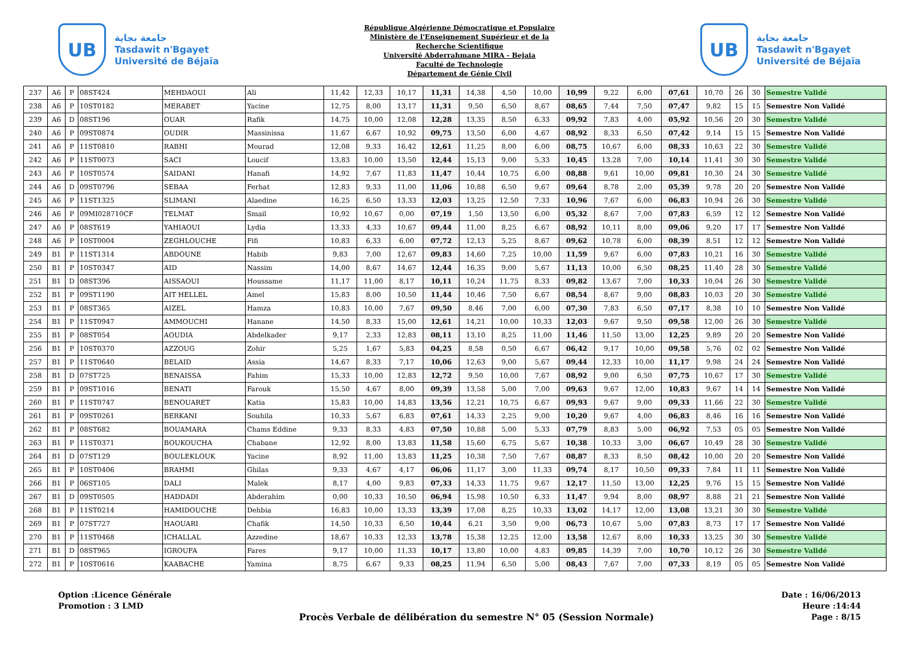UB
جامعة بجاية
Tasdawit n'Bgayet
Université de Béjaïa
République Algérienne Démocratique et Populaire
Ministère de l'Enseignement Supérieur et de la
Recherche Scientifique
Université Abderrahmane MIRA - Bejaia
Faculté de Technologie
Département de Génie Civil
UB
جامعة بجاية
Tasdawit n'Bgayet
Université de Béjaïa
| 237 | A6 | P | 08ST424 | MEHDAOUI | Ali | 11,42 | 12,33 | 10,17 | 11,31 | 14,38 | 4,50 | 10,00 | 10,99 | 9,22 | 6,00 | 07,61 | 10,70 | 26 | 30 | Semestre Validé |
| 238 | A6 | P | 10ST0182 | MERABET | Yacine | 12,75 | 8,00 | 13,17 | 11,31 | 9,50 | 6,50 | 8,67 | 08,65 | 7,44 | 7,50 | 07,47 | 9,82 | 15 | 15 | Semestre Non Validé |
| 239 | A6 | D | 08ST196 | OUAR | Rafik | 14,75 | 10,00 | 12,08 | 12,28 | 13,35 | 8,50 | 6,33 | 09,92 | 7,83 | 4,00 | 05,92 | 10,56 | 20 | 30 | Semestre Validé |
| 240 | A6 | P | 09ST0874 | OUDIR | Massinissa | 11,67 | 6,67 | 10,92 | 09,75 | 13,50 | 6,00 | 4,67 | 08,92 | 8,33 | 6,50 | 07,42 | 9,14 | 15 | 15 | Semestre Non Validé |
| 241 | A6 | P | 11ST0810 | RABHI | Mourad | 12,08 | 9,33 | 16,42 | 12,61 | 11,25 | 8,00 | 6,00 | 08,75 | 10,67 | 6,00 | 08,33 | 10,63 | 22 | 30 | Semestre Validé |
| 242 | A6 | P | 11ST0073 | SACI | Loucif | 13,83 | 10,00 | 13,50 | 12,44 | 15,13 | 9,00 | 5,33 | 10,45 | 13,28 | 7,00 | 10,14 | 11,41 | 30 | 30 | Semestre Validé |
| 243 | A6 | P | 10ST0574 | SAIDANI | Hanafi | 14,92 | 7,67 | 11,83 | 11,47 | 10,44 | 10,75 | 6,00 | 08,88 | 9,61 | 10,00 | 09,81 | 10,30 | 24 | 30 | Semestre Validé |
| 244 | A6 | D | 09ST0796 | SEBAA | Ferhat | 12,83 | 9,33 | 11,00 | 11,06 | 10,88 | 6,50 | 9,67 | 09,64 | 8,78 | 2,00 | 05,39 | 9,78 | 20 | 20 | Semestre Non Validé |
| 245 | A6 | P | 11ST1325 | SLIMANI | Alaedine | 16,25 | 6,50 | 13,33 | 12,03 | 13,25 | 12,50 | 7,33 | 10,96 | 7,67 | 6,00 | 06,83 | 10,94 | 26 | 30 | Semestre Validé |
| 246 | A6 | P | 09MI028710CF | TELMAT | Smail | 10,92 | 10,67 | 0,00 | 07,19 | 1,50 | 13,50 | 6,00 | 05,32 | 8,67 | 7,00 | 07,83 | 6,59 | 12 | 12 | Semestre Non Validé |
| 247 | A6 | P | 08ST619 | YAHIAOUI | Lydia | 13,33 | 4,33 | 10,67 | 09,44 | 11,00 | 8,25 | 6,67 | 08,92 | 10,11 | 8,00 | 09,06 | 9,20 | 17 | 17 | Semestre Non Validé |
| 248 | A6 | P | 10ST0004 | ZEGHLOUCHE | Fifi | 10,83 | 6,33 | 6,00 | 07,72 | 12,13 | 5,25 | 8,67 | 09,62 | 10,78 | 6,00 | 08,39 | 8,51 | 12 | 12 | Semestre Non Validé |
| 249 | B1 | P | 11ST1314 | ABDOUNE | Habib | 9,83 | 7,00 | 12,67 | 09,83 | 14,60 | 7,25 | 10,00 | 11,59 | 9,67 | 6,00 | 07,83 | 10,21 | 16 | 30 | Semestre Validé |
| 250 | B1 | P | 10ST0347 | AID | Nassim | 14,00 | 8,67 | 14,67 | 12,44 | 16,35 | 9,00 | 5,67 | 11,13 | 10,00 | 6,50 | 08,25 | 11,40 | 28 | 30 | Semestre Validé |
| 251 | B1 | D | 08ST396 | AISSAOUI | Houssame | 11,17 | 11,00 | 8,17 | 10,11 | 10,24 | 11,75 | 8,33 | 09,82 | 13,67 | 7,00 | 10,33 | 10,04 | 26 | 30 | Semestre Validé |
| 252 | B1 | P | 09ST1190 | AIT HELLEL | Amel | 15,83 | 8,00 | 10,50 | 11,44 | 10,46 | 7,50 | 6,67 | 08,54 | 8,67 | 9,00 | 08,83 | 10,03 | 20 | 30 | Semestre Validé |
| 253 | B1 | P | 08ST365 | AIZEL | Hamza | 10,83 | 10,00 | 7,67 | 09,50 | 8,46 | 7,00 | 6,00 | 07,30 | 7,83 | 6,50 | 07,17 | 8,38 | 10 | 10 | Semestre Non Validé |
| 254 | B1 | P | 11ST0947 | AMMOUCHI | Hanane | 14,50 | 8,33 | 15,00 | 12,61 | 14,21 | 10,00 | 10,33 | 12,03 | 9,67 | 9,50 | 09,58 | 12,00 | 26 | 30 | Semestre Validé |
| 255 | B1 | P | 08ST054 | AOUDIA | Abdelkader | 9,17 | 2,33 | 12,83 | 08,11 | 13,10 | 8,25 | 11,00 | 11,46 | 11,50 | 13,00 | 12,25 | 9,89 | 20 | 20 | Semestre Non Validé |
| 256 | B1 | P | 10ST0370 | AZZOUG | Zohir | 5,25 | 1,67 | 5,83 | 04,25 | 8,58 | 0,50 | 6,67 | 06,42 | 9,17 | 10,00 | 09,58 | 5,76 | 02 | 02 | Semestre Non Validé |
| 257 | B1 | P | 11ST0640 | BELAID | Assia | 14,67 | 8,33 | 7,17 | 10,06 | 12,63 | 9,00 | 5,67 | 09,44 | 12,33 | 10,00 | 11,17 | 9,98 | 24 | 24 | Semestre Non Validé |
| 258 | B1 | D | 07ST725 | BENAISSA | Fahim | 15,33 | 10,00 | 12,83 | 12,72 | 9,50 | 10,00 | 7,67 | 08,92 | 9,00 | 6,50 | 07,75 | 10,67 | 17 | 30 | Semestre Validé |
| 259 | B1 | P | 09ST1016 | BENATI | Farouk | 15,50 | 4,67 | 8,00 | 09,39 | 13,58 | 5,00 | 7,00 | 09,63 | 9,67 | 12,00 | 10,83 | 9,67 | 14 | 14 | Semestre Non Validé |
| 260 | B1 | P | 11ST0747 | BENOUARET | Katia | 15,83 | 10,00 | 14,83 | 13,56 | 12,21 | 10,75 | 6,67 | 09,93 | 9,67 | 9,00 | 09,33 | 11,66 | 22 | 30 | Semestre Validé |
| 261 | B1 | P | 09ST0261 | BERKANI | Souhila | 10,33 | 5,67 | 6,83 | 07,61 | 14,33 | 2,25 | 9,00 | 10,20 | 9,67 | 4,00 | 06,83 | 8,46 | 16 | 16 | Semestre Non Validé |
| 262 | B1 | P | 08ST682 | BOUAMARA | Chams Eddine | 9,33 | 8,33 | 4,83 | 07,50 | 10,88 | 5,00 | 5,33 | 07,79 | 8,83 | 5,00 | 06,92 | 7,53 | 05 | 05 | Semestre Non Validé |
| 263 | B1 | P | 11ST0371 | BOUKOUCHA | Chabane | 12,92 | 8,00 | 13,83 | 11,58 | 15,60 | 6,75 | 5,67 | 10,38 | 10,33 | 3,00 | 06,67 | 10,49 | 28 | 30 | Semestre Validé |
| 264 | B1 | D | 07ST129 | BOULEKLOUK | Yacine | 8,92 | 11,00 | 13,83 | 11,25 | 10,38 | 7,50 | 7,67 | 08,87 | 8,33 | 8,50 | 08,42 | 10,00 | 20 | 20 | Semestre Non Validé |
| 265 | B1 | P | 10ST0406 | BRAHMI | Ghilas | 9,33 | 4,67 | 4,17 | 06,06 | 11,17 | 3,00 | 11,33 | 09,74 | 8,17 | 10,50 | 09,33 | 7,84 | 11 | 11 | Semestre Non Validé |
| 266 | B1 | P | 06ST105 | DALI | Malek | 8,17 | 4,00 | 9,83 | 07,33 | 14,33 | 11,75 | 9,67 | 12,17 | 11,50 | 13,00 | 12,25 | 9,76 | 15 | 15 | Semestre Non Validé |
| 267 | B1 | D | 09ST0505 | HADDADI | Abderahim | 0,00 | 10,33 | 10,50 | 06,94 | 15,98 | 10,50 | 6,33 | 11,47 | 9,94 | 8,00 | 08,97 | 8,88 | 21 | 21 | Semestre Non Validé |
| 268 | B1 | P | 11ST0214 | HAMIDOUCHE | Dehbia | 16,83 | 10,00 | 13,33 | 13,39 | 17,08 | 8,25 | 10,33 | 13,02 | 14,17 | 12,00 | 13,08 | 13,21 | 30 | 30 | Semestre Validé |
| 269 | B1 | P | 07ST727 | HAOUARI | Chafik | 14,50 | 10,33 | 6,50 | 10,44 | 6,21 | 3,50 | 9,00 | 06,73 | 10,67 | 5,00 | 07,83 | 8,73 | 17 | 17 | Semestre Non Validé |
| 270 | B1 | P | 11ST0468 | ICHALLAL | Azzedine | 18,67 | 10,33 | 12,33 | 13,78 | 15,38 | 12,25 | 12,00 | 13,58 | 12,67 | 8,00 | 10,33 | 13,25 | 30 | 30 | Semestre Validé |
| 271 | B1 | D | 08ST965 | IGROUFA | Fares | 9,17 | 10,00 | 11,33 | 10,17 | 13,80 | 10,00 | 4,83 | 09,85 | 14,39 | 7,00 | 10,70 | 10,12 | 26 | 30 | Semestre Validé |
| 272 | B1 | P | 10ST0616 | KAABACHE | Yamina | 8,75 | 6,67 | 9,33 | 08,25 | 11,94 | 6,50 | 5,00 | 08,43 | 7,67 | 7,00 | 07,33 | 8,19 | 05 | 05 | Semestre Non Validé |
Option :Licence Générale
Promotion : 3 LMD
Procès Verbale de délibération du semestre N° 05 (Session Normale)
Date : 16/06/2013
Heure :14:44
Page : 8/15